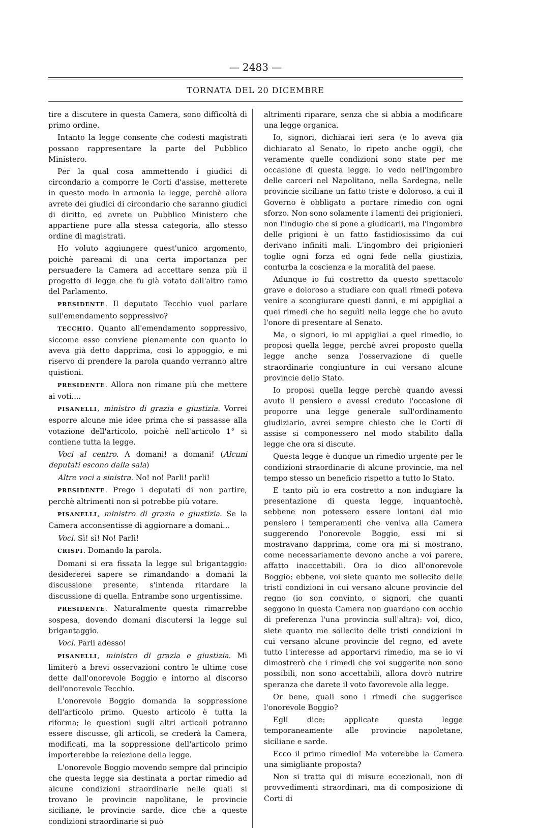— 2483 —
TORNATA DEL 20 DICEMBRE
tire a discutere in questa Camera, sono difficoltà di primo ordine.
Intanto la legge consente che codesti magistrati possano rappresentare la parte del Pubblico Ministero.
Per la qual cosa ammettendo i giudici di circondario a comporre le Corti d'assise, metterete in questo modo in armonia la legge, perchè allora avrete dei giudici di circondario che saranno giudici di diritto, ed avrete un Pubblico Ministero che appartiene pure alla stessa categoria, allo stesso ordine di magistrati.
Ho voluto aggiungere quest'unico argomento, poichè pareami di una certa importanza per persuadere la Camera ad accettare senza più il progetto di legge che fu già votato dall'altro ramo del Parlamento.
PRESIDENTE. Il deputato Tecchio vuol parlare sull'emendamento soppressivo?
TECCHIO. Quanto all'emendamento soppressivo, siccome esso conviene pienamente con quanto io aveva già detto dapprima, così lo appoggio, e mi riservo di prendere la parola quando verranno altre quistioni.
PRESIDENTE. Allora non rimane più che mettere ai voti....
PISANELLI, ministro di grazia e giustizia. Vorrei esporre alcune mie idee prima che si passasse alla votazione dell'articolo, poichè nell'articolo 1° si contiene tutta la legge.
Voci al centro. A domani! a domani! (Alcuni deputati escono dalla sala)
Altre voci a sinistra. No! no! Parli! parli!
PRESIDENTE. Prego i deputati di non partire, perchè altrimenti non si potrebbe più votare.
PISANELLI, ministro di grazia e giustizia. Se la Camera acconsentisse di aggiornare a domani...
Voci. Sì! sì! No! Parli!
CRISPI. Domando la parola.
Domani si era fissata la legge sul brigantaggio: desidererei sapere se rimandando a domani la discussione presente, s'intenda ritardare la discussione di quella. Entrambe sono urgentissime.
PRESIDENTE. Naturalmente questa rimarrebbe sospesa, dovendo domani discutersi la legge sul brigantaggio.
Voci. Parli adesso!
PISANELLI, ministro di grazia e giustizia. Mi limiterò a brevi osservazioni contro le ultime cose dette dall'onorevole Boggio e intorno al discorso dell'onorevole Tecchio.
L'onorevole Boggio domanda la soppressione dell'articolo primo. Questo articolo è tutta la riforma; le questioni sugli altri articoli potranno essere discusse, gli articoli, se crederà la Camera, modificati, ma la soppressione dell'articolo primo importerebbe la reiezione della legge.
L'onorevole Boggio movendo sempre dal principio che questa legge sia destinata a portar rimedio ad alcune condizioni straordinarie nelle quali si trovano le provincie napolitane, le provincie siciliane, le provincie sarde, dice che a queste condizioni straordinarie si può
altrimenti riparare, senza che si abbia a modificare una legge organica.
Io, signori, dichiarai ieri sera (e lo aveva già dichiarato al Senato, lo ripeto anche oggi), che veramente quelle condizioni sono state per me occasione di questa legge. Io vedo nell'ingombro delle carceri nel Napolitano, nella Sardegna, nelle provincie siciliane un fatto triste e doloroso, a cui il Governo è obbligato a portare rimedio con ogni sforzo. Non sono solamente i lamenti dei prigionieri, non l'indugio che si pone a giudicarli, ma l'ingombro delle prigioni è un fatto fastidiosissimo da cui derivano infiniti mali. L'ingombro dei prigionieri toglie ogni forza ed ogni fede nella giustizia, conturba la coscienza e la moralità del paese.
Adunque io fui costretto da questo spettacolo grave e doloroso a studiare con quali rimedi poteva venire a scongiurare questi danni, e mi appigliai a quei rimedi che ho seguìti nella legge che ho avuto l'onore di presentare al Senato.
Ma, o signori, io mi appigliai a quel rimedio, io proposi quella legge, perchè avrei proposto quella legge anche senza l'osservazione di quelle straordinarie congiunture in cui versano alcune provincie dello Stato.
Io proposi quella legge perchè quando avessi avuto il pensiero e avessi creduto l'occasione di proporre una legge generale sull'ordinamento giudiziario, avrei sempre chiesto che le Corti di assise si componessero nel modo stabilito dalla legge che ora si discute.
Questa legge è dunque un rimedio urgente per le condizioni straordinarie di alcune provincie, ma nel tempo stesso un beneficio rispetto a tutto lo Stato.
E tanto più io era costretto a non indugiare la presentazione di questa legge, inquantochè, sebbene non potessero essere lontani dal mio pensiero i temperamenti che veniva alla Camera suggerendo l'onorevole Boggio, essi mi si mostravano dapprima, come ora mi si mostrano, come necessariamente devono anche a voi parere, affatto inaccettabili. Ora io dico all'onorevole Boggio: ebbene, voi siete quanto me sollecito delle tristi condizioni in cui versano alcune provincie del regno (io son convinto, o signori, che quanti seggono in questa Camera non guardano con occhio di preferenza l'una provincia sull'altra): voi, dico, siete quanto me sollecito delle tristi condizioni in cui versano alcune provincie del regno, ed avete tutto l'interesse ad apportarvi rimedio, ma se io vi dimostrerò che i rimedi che voi suggerite non sono possibili, non sono accettabili, allora dovrò nutrire speranza che darete il voto favorevole alla legge.
Or bene, quali sono i rimedi che suggerisce l'onorevole Boggio?
Egli dice: applicate questa legge temporaneamente alle provincie napoletane, siciliane e sarde.
Ecco il primo rimedio! Ma voterebbe la Camera una simigliante proposta?
Non si tratta qui di misure eccezionali, non di provvedimenti straordinari, ma di composizione di Corti di